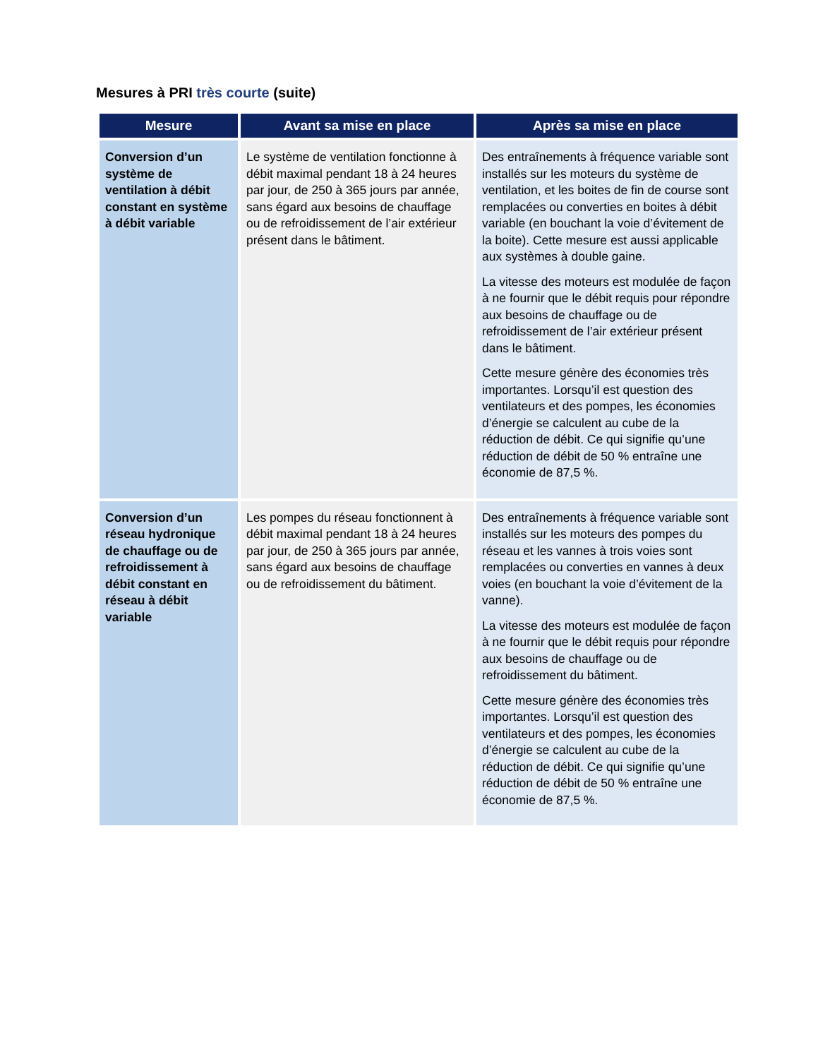Mesures à PRI très courte (suite)
| Mesure | Avant sa mise en place | Après sa mise en place |
| --- | --- | --- |
| Conversion d’un système de ventilation à débit constant en système à débit variable | Le système de ventilation fonctionne à débit maximal pendant 18 à 24 heures par jour, de 250 à 365 jours par année, sans égard aux besoins de chauffage ou de refroidissement de l’air extérieur présent dans le bâtiment. | Des entraînements à fréquence variable sont installés sur les moteurs du système de ventilation, et les boites de fin de course sont remplacées ou converties en boites à débit variable (en bouchant la voie d’évitement de la boite). Cette mesure est aussi applicable aux systèmes à double gaine. La vitesse des moteurs est modulée de façon à ne fournir que le débit requis pour répondre aux besoins de chauffage ou de refroidissement de l’air extérieur présent dans le bâtiment. Cette mesure génère des économies très importantes. Lorsqu’il est question des ventilateurs et des pompes, les économies d’énergie se calculent au cube de la réduction de débit. Ce qui signifie qu’une réduction de débit de 50 % entraîne une économie de 87,5 %. |
| Conversion d’un réseau hydronique de chauffage ou de refroidissement à débit constant en réseau à débit variable | Les pompes du réseau fonctionnent à débit maximal pendant 18 à 24 heures par jour, de 250 à 365 jours par année, sans égard aux besoins de chauffage ou de refroidissement du bâtiment. | Des entraînements à fréquence variable sont installés sur les moteurs des pompes du réseau et les vannes à trois voies sont remplacées ou converties en vannes à deux voies (en bouchant la voie d’évitement de la vanne). La vitesse des moteurs est modulée de façon à ne fournir que le débit requis pour répondre aux besoins de chauffage ou de refroidissement du bâtiment. Cette mesure génère des économies très importantes. Lorsqu’il est question des ventilateurs et des pompes, les économies d’énergie se calculent au cube de la réduction de débit. Ce qui signifie qu’une réduction de débit de 50 % entraîne une économie de 87,5 %. |